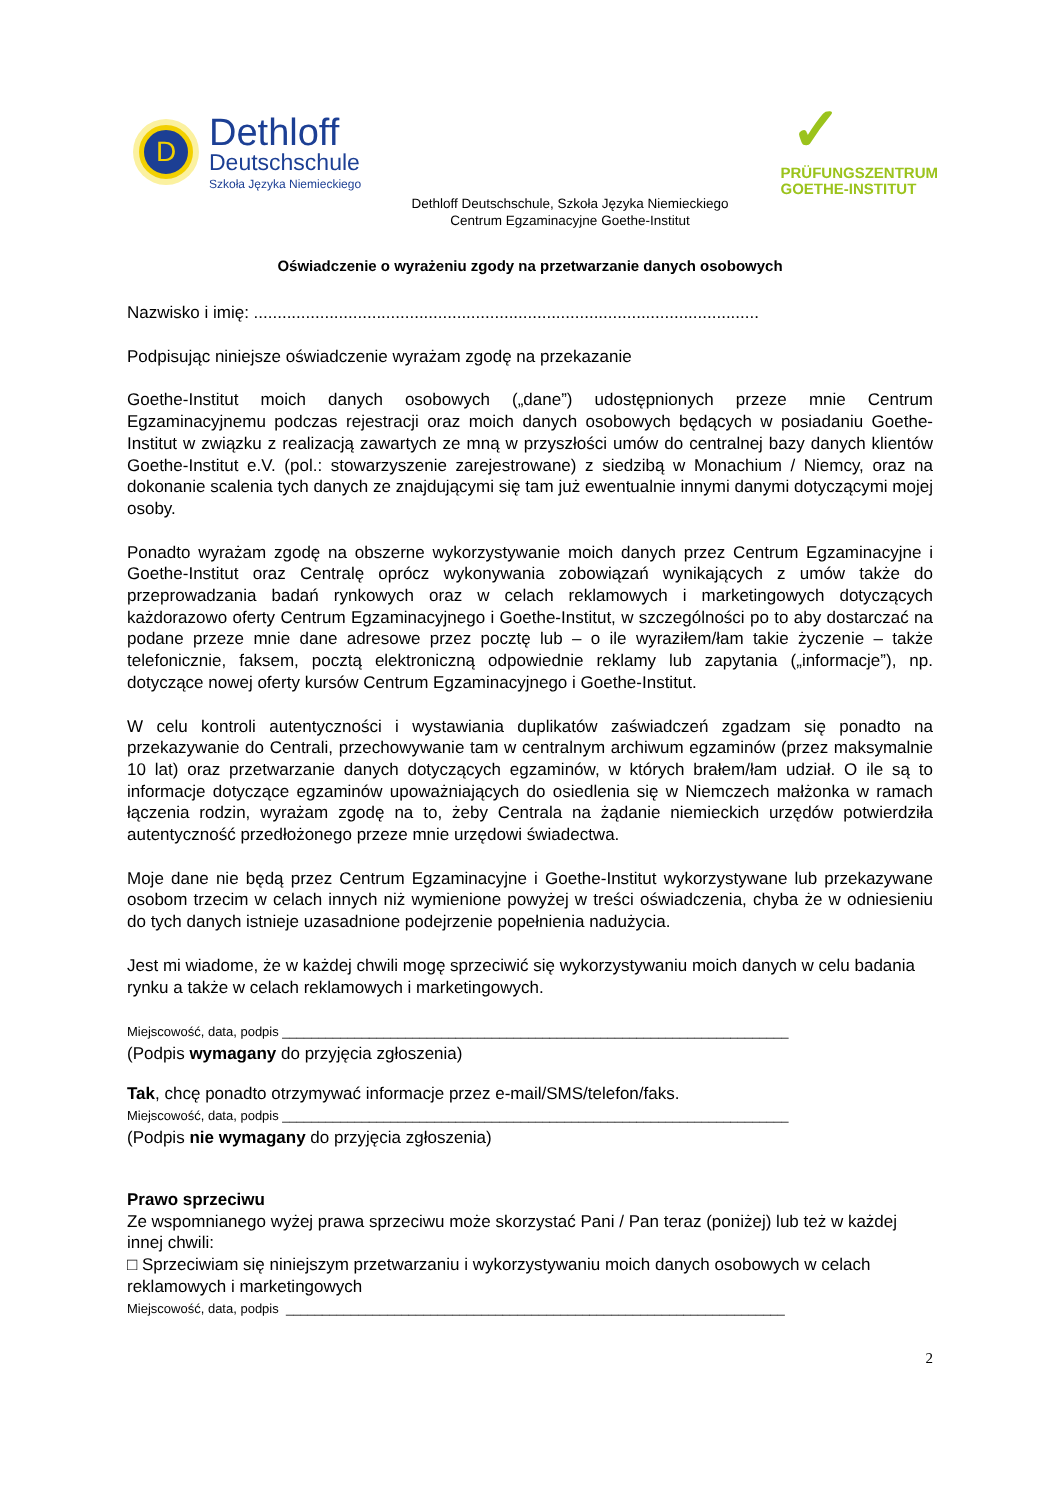D
Dethloff
Deutschschule
Szkoła Języka Niemieckiego
✓
PRÜFUNGSZENTRUM
GOETHE-INSTITUT
Dethloff Deutschschule, Szkoła Języka Niemieckiego
Centrum Egzaminacyjne Goethe-Institut
Oświadczenie o wyrażeniu zgody na przetwarzanie danych osobowych
Nazwisko i imię: ...........................................................................................................
Podpisując niniejsze oświadczenie wyrażam zgodę na przekazanie
Goethe-Institut moich danych osobowych („dane”) udostępnionych przeze mnie Centrum Egzaminacyjnemu podczas rejestracji oraz moich danych osobowych będących w posiadaniu Goethe-Institut w związku z realizacją zawartych ze mną w przyszłości umów do centralnej bazy danych klientów Goethe-Institut e.V. (pol.: stowarzyszenie zarejestrowane) z siedzibą w Monachium / Niemcy, oraz na dokonanie scalenia tych danych ze znajdującymi się tam już ewentualnie innymi danymi dotyczącymi mojej osoby.
Ponadto wyrażam zgodę na obszerne wykorzystywanie moich danych przez Centrum Egzaminacyjne i Goethe-Institut oraz Centralę oprócz wykonywania zobowiązań wynikających z umów także do przeprowadzania badań rynkowych oraz w celach reklamowych i marketingowych dotyczących każdorazowo oferty Centrum Egzaminacyjnego i Goethe-Institut, w szczególności po to aby dostarczać na podane przeze mnie dane adresowe przez pocztę lub – o ile wyraziłem/łam takie życzenie – także telefonicznie, faksem, pocztą elektroniczną odpowiednie reklamy lub zapytania („informacje”), np. dotyczące nowej oferty kursów Centrum Egzaminacyjnego i Goethe-Institut.
W celu kontroli autentyczności i wystawiania duplikatów zaświadczeń zgadzam się ponadto na przekazywanie do Centrali, przechowywanie tam w centralnym archiwum egzaminów (przez maksymalnie 10 lat) oraz przetwarzanie danych dotyczących egzaminów, w których brałem/łam udział. O ile są to informacje dotyczące egzaminów upoważniających do osiedlenia się w Niemczech małżonka w ramach łączenia rodzin, wyrażam zgodę na to, żeby Centrala na żądanie niemieckich urzędów potwierdziła autentyczność przedłożonego przeze mnie urzędowi świadectwa.
Moje dane nie będą przez Centrum Egzaminacyjne i Goethe-Institut wykorzystywane lub przekazywane osobom trzecim w celach innych niż wymienione powyżej w treści oświadczenia, chyba że w odniesieniu do tych danych istnieje uzasadnione podejrzenie popełnienia nadużycia.
Jest mi wiadome, że w każdej chwili mogę sprzeciwić się wykorzystywaniu moich danych w celu badania rynku a także w celach reklamowych i marketingowych.
Miejscowość, data, podpis ______________________________________________________________________
(Podpis wymagany do przyjęcia zgłoszenia)
Tak, chcę ponadto otrzymywać informacje przez e-mail/SMS/telefon/faks.
Miejscowość, data, podpis ______________________________________________________________________
(Podpis nie wymagany do przyjęcia zgłoszenia)
Prawo sprzeciwu
Ze wspomnianego wyżej prawa sprzeciwu może skorzystać Pani / Pan teraz (poniżej) lub też w każdej innej chwili:
□ Sprzeciwiam się niniejszym przetwarzaniu i wykorzystywaniu moich danych osobowych w celach reklamowych i marketingowych
Miejscowość, data, podpis _____________________________________________________________________
2